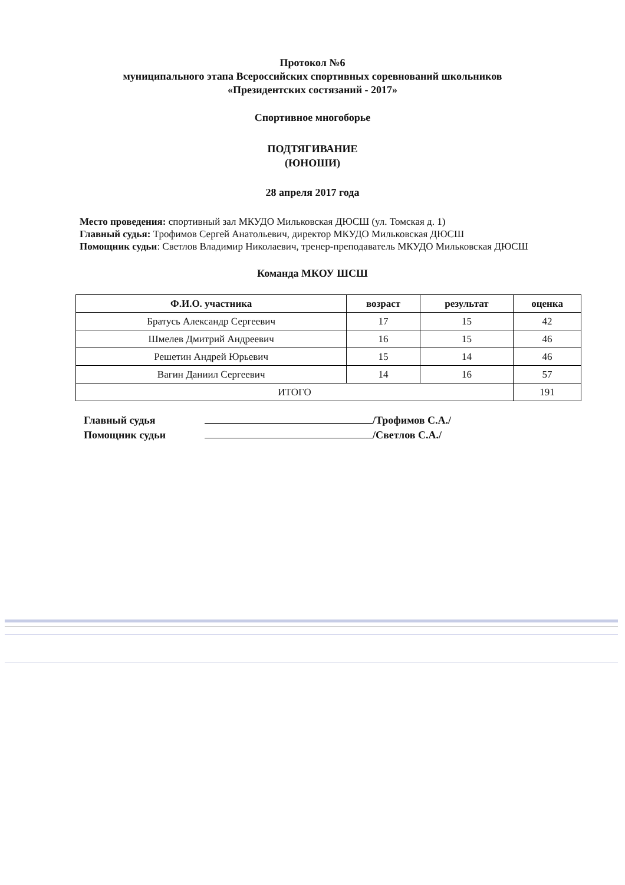Протокол №6
муниципального этапа Всероссийских спортивных соревнований школьников
«Президентских состязаний - 2017»
Спортивное многоборье
ПОДТЯГИВАНИЕ
(ЮНОШИ)
28 апреля 2017 года
Место проведения: спортивный зал МКУДО Мильковская ДЮСШ (ул. Томская д. 1)
Главный судья: Трофимов Сергей Анатольевич, директор МКУДО Мильковская ДЮСШ
Помощник судьи: Светлов Владимир Николаевич, тренер-преподаватель МКУДО Мильковская ДЮСШ
Команда МКОУ ШСШ
| Ф.И.О. участника | возраст | результат | оценка |
| --- | --- | --- | --- |
| Братусь Александр Сергеевич | 17 | 15 | 42 |
| Шмелев Дмитрий Андреевич | 16 | 15 | 46 |
| Решетин Андрей Юрьевич | 15 | 14 | 46 |
| Вагин Даниил Сергеевич | 14 | 16 | 57 |
| ИТОГО | | | 191 |
Главный судья /Трофимов С.А./
Помощник судьи /Светлов С.А./